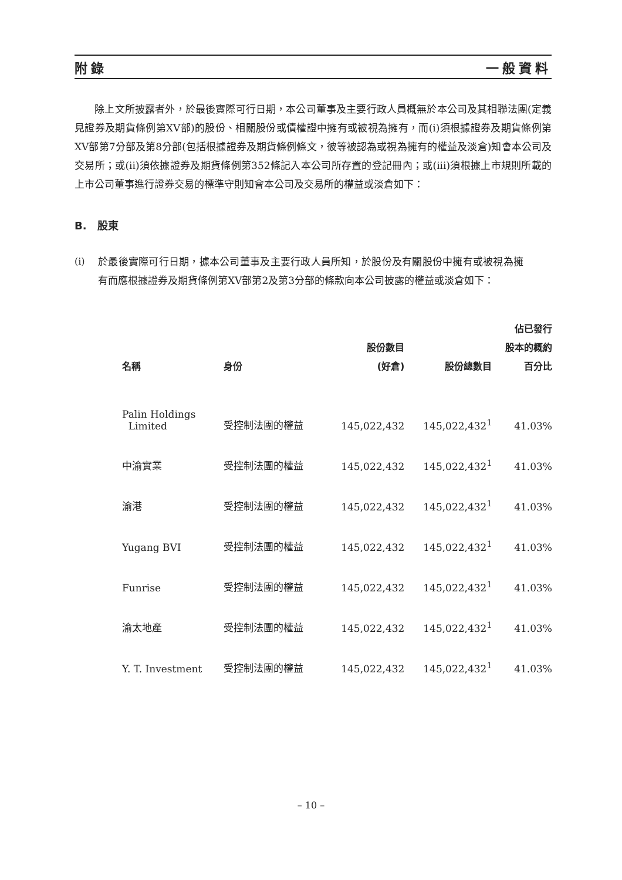附錄 一般資料
　　除上文所披露者外，於最後實際可行日期，本公司董事及主要行政人員概無於本公司及其相聯法團(定義見證券及期貨條例第XV部)的股份、相關股份或債權證中擁有或被視為擁有，而(i)須根據證券及期貨條例第XV部第7分部及第8分部(包括根據證券及期貨條例條文，彼等被認為或視為擁有的權益及淡倉)知會本公司及交易所；或(ii)須依據證券及期貨條例第352條記入本公司所存置的登記冊內；或(iii)須根據上市規則所載的上市公司董事進行證券交易的標準守則知會本公司及交易所的權益或淡倉如下：
B.　股東
(i) 於最後實際可行日期，據本公司董事及主要行政人員所知，於股份及有關股份中擁有或被視為擁有而應根據證券及期貨條例第XV部第2及第3分部的條款向本公司披露的權益或淡倉如下：
| 名稱 | 身份 | 股份數目 (好倉) | 股份總數目 | 佔已發行 股本的概約 百分比 |
| --- | --- | --- | --- | --- |
| Palin Holdings Limited | 受控制法團的權益 | 145,022,432 | 145,022,432<sup>1</sup> | 41.03% |
| 中渝實業 | 受控制法團的權益 | 145,022,432 | 145,022,432<sup>1</sup> | 41.03% |
| 渝港 | 受控制法團的權益 | 145,022,432 | 145,022,432<sup>1</sup> | 41.03% |
| Yugang BVI | 受控制法團的權益 | 145,022,432 | 145,022,432<sup>1</sup> | 41.03% |
| Funrise | 受控制法團的權益 | 145,022,432 | 145,022,432<sup>1</sup> | 41.03% |
| 渝太地產 | 受控制法團的權益 | 145,022,432 | 145,022,432<sup>1</sup> | 41.03% |
| Y. T. Investment | 受控制法團的權益 | 145,022,432 | 145,022,432<sup>1</sup> | 41.03% |
– 10 –